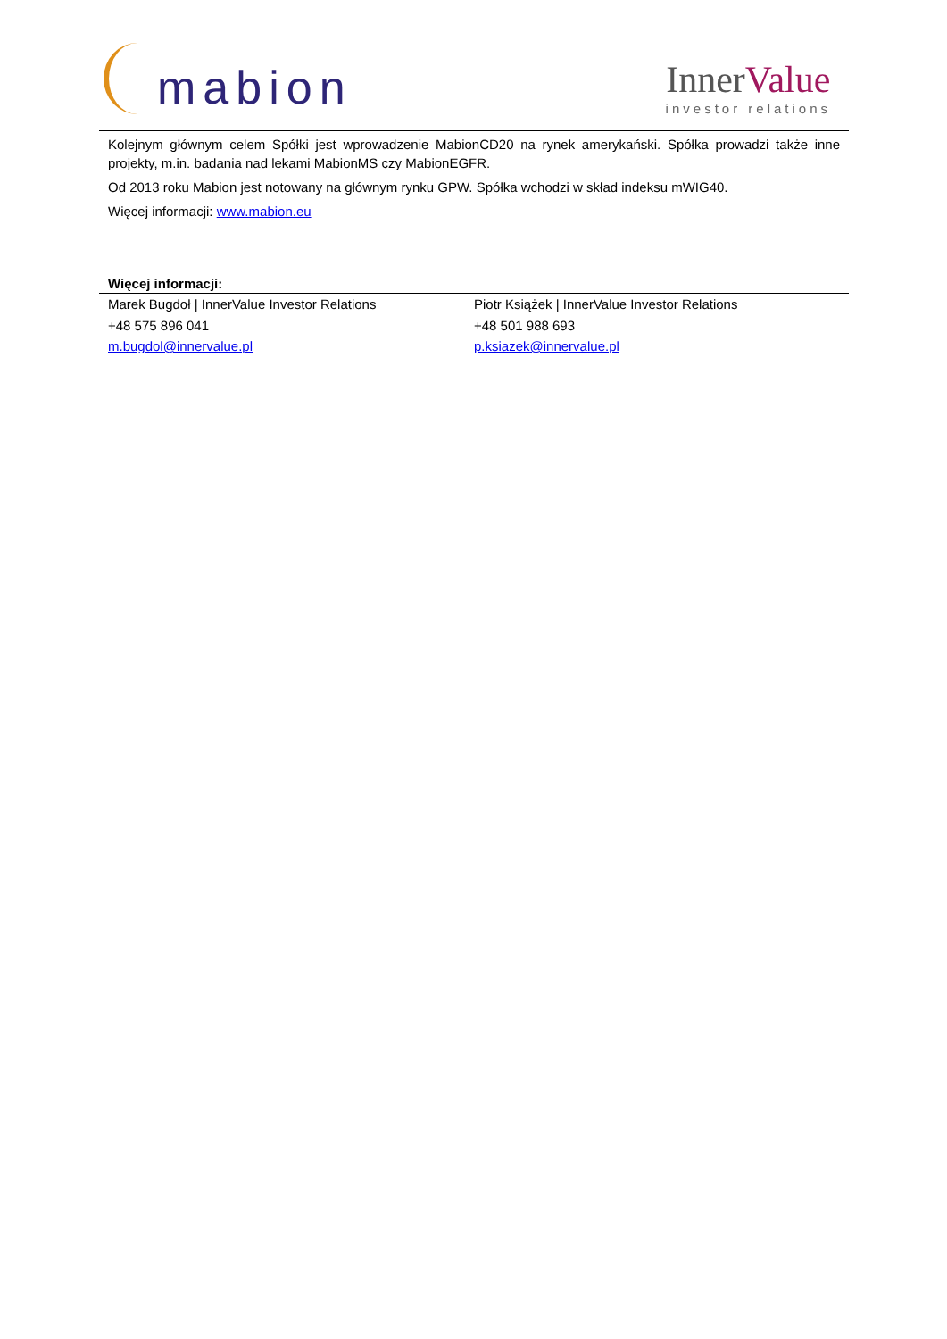mabion
InnerValue
investor relations
Kolejnym głównym celem Spółki jest wprowadzenie MabionCD20 na rynek amerykański. Spółka prowadzi także inne projekty, m.in. badania nad lekami MabionMS czy MabionEGFR.
Od 2013 roku Mabion jest notowany na głównym rynku GPW. Spółka wchodzi w skład indeksu mWIG40.
Więcej informacji: www.mabion.eu
Więcej informacji:
Marek Bugdoł | InnerValue Investor Relations
+48 575 896 041
m.bugdol@innervalue.pl
Piotr Książek | InnerValue Investor Relations
+48 501 988 693
p.ksiazek@innervalue.pl